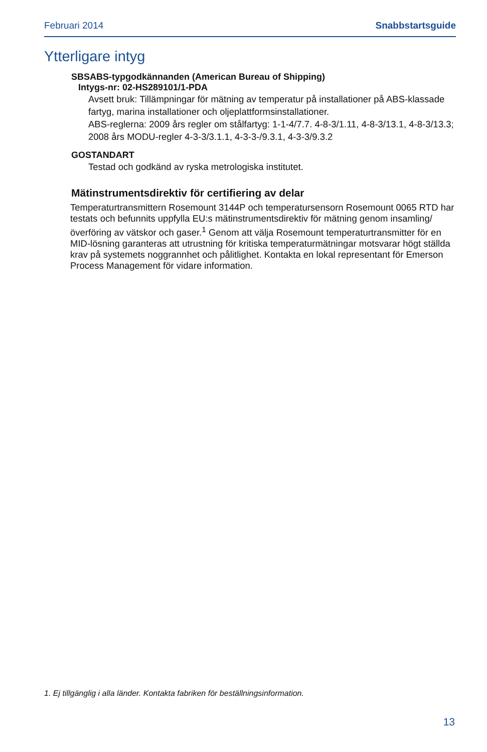Februari 2014 Snabbstartsguide
Ytterligare intyg
SBSABS-typgodkännanden (American Bureau of Shipping)
Intygs-nr: 02-HS289101/1-PDA
Avsett bruk: Tillämpningar för mätning av temperatur på installationer på ABS-klassade fartyg, marina installationer och oljeplattformsinstallationer.
ABS-reglerna: 2009 års regler om stålfartyg: 1-1-4/7.7. 4-8-3/1.11, 4-8-3/13.1, 4-8-3/13.3; 2008 års MODU-regler 4-3-3/3.1.1, 4-3-3-/9.3.1, 4-3-3/9.3.2
GOSTANDART
Testad och godkänd av ryska metrologiska institutet.
Mätinstrumentsdirektiv för certifiering av delar
Temperaturtransmittern Rosemount 3144P och temperatursensorn Rosemount 0065 RTD har testats och befunnits uppfylla EU:s mätinstrumentsdirektiv för mätning genom insamling/överföring av vätskor och gaser.<sup>1</sup> Genom att välja Rosemount temperaturtransmitter för en MID-lösning garanteras att utrustning för kritiska temperaturmätningar motsvarar högt ställda krav på systemets noggrannhet och pålitlighet. Kontakta en lokal representant för Emerson Process Management för vidare information.
1. Ej tillgänglig i alla länder. Kontakta fabriken för beställningsinformation.
13